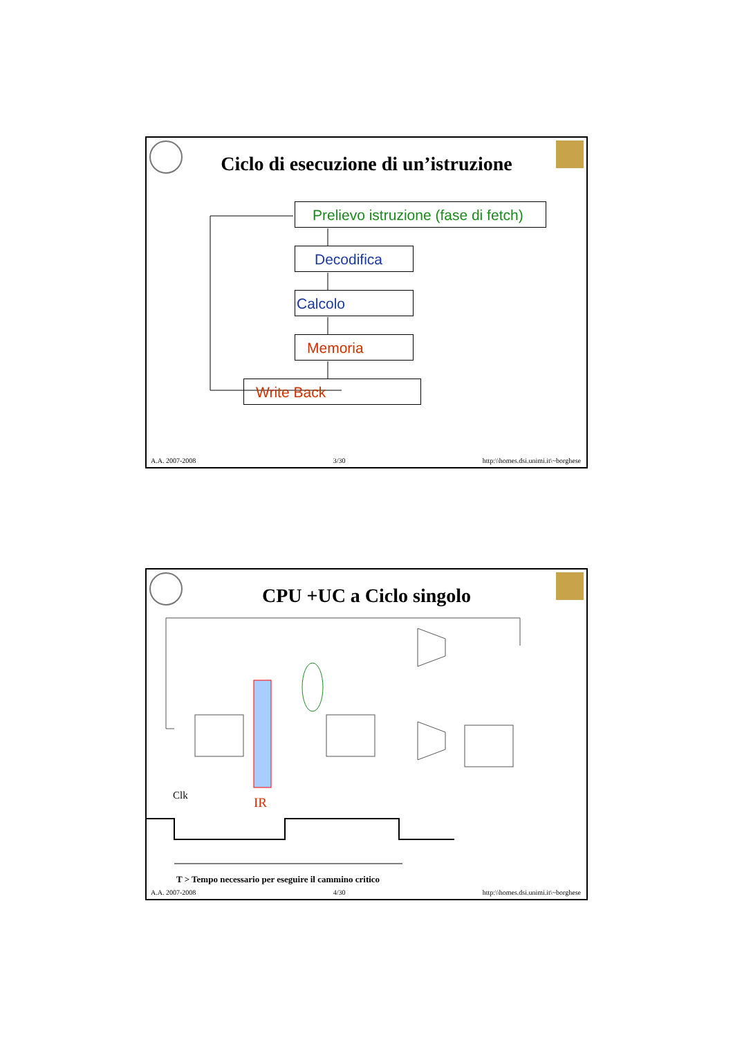Ciclo di esecuzione di un’istruzione
Prelievo istruzione (fase di fetch)
Decodifica
Calcolo
Memoria
Write Back
A.A. 2007-2008 3/30 http:\\homes.dsi.unimi.it\~borghese
CPU +UC a Ciclo singolo
Clk IR
T > Tempo necessario per eseguire il cammino critico
A.A. 2007-2008 4/30 http:\\homes.dsi.unimi.it\~borghese